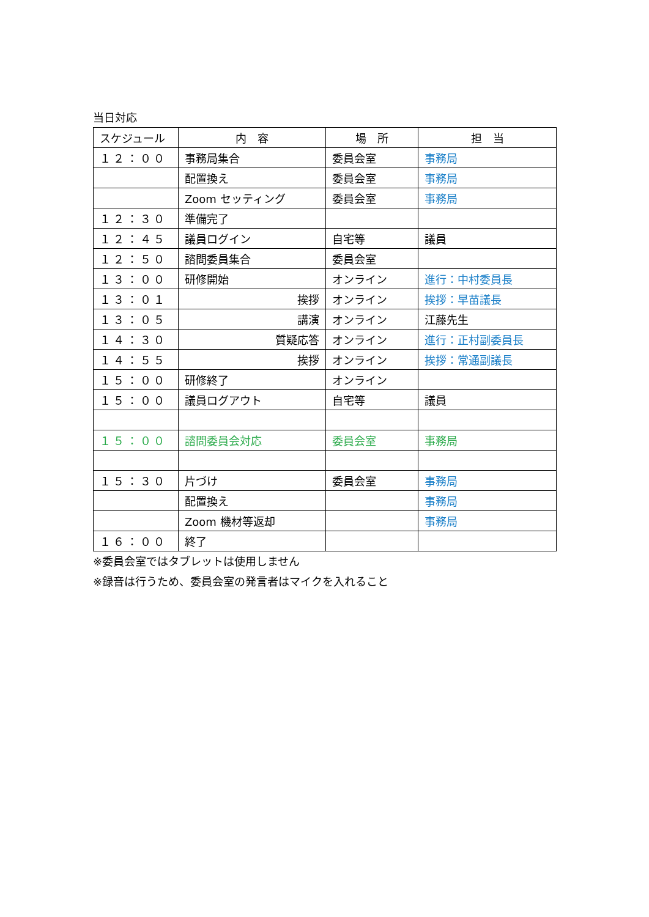当日対応
| スケジュール | 内 容 | 場 所 | 担 当 |
| --- | --- | --- | --- |
| １２：００ | 事務局集合 | 委員会室 | 事務局 |
| | 配置換え | 委員会室 | 事務局 |
| | Zoom セッティング | 委員会室 | 事務局 |
| １２：３０ | 準備完了 | | |
| １２：４５ | 議員ログイン | 自宅等 | 議員 |
| １２：５０ | 諮問委員集合 | 委員会室 | |
| １３：００ | 研修開始 | オンライン | 進行：中村委員長 |
| １３：０１ | 挨拶 | オンライン | 挨拶：早苗議長 |
| １３：０５ | 講演 | オンライン | 江藤先生 |
| １４：３０ | 質疑応答 | オンライン | 進行：正村副委員長 |
| １４：５５ | 挨拶 | オンライン | 挨拶：常通副議長 |
| １５：００ | 研修終了 | オンライン | |
| １５：００ | 議員ログアウト | 自宅等 | 議員 |
| １５：００ | 諮問委員会対応 | 委員会室 | 事務局 |
| １５：３０ | 片づけ | 委員会室 | 事務局 |
| | 配置換え | | 事務局 |
| | Zoom 機材等返却 | | 事務局 |
| １６：００ | 終了 | | |
※委員会室ではタブレットは使用しません
※録音は行うため、委員会室の発言者はマイクを入れること